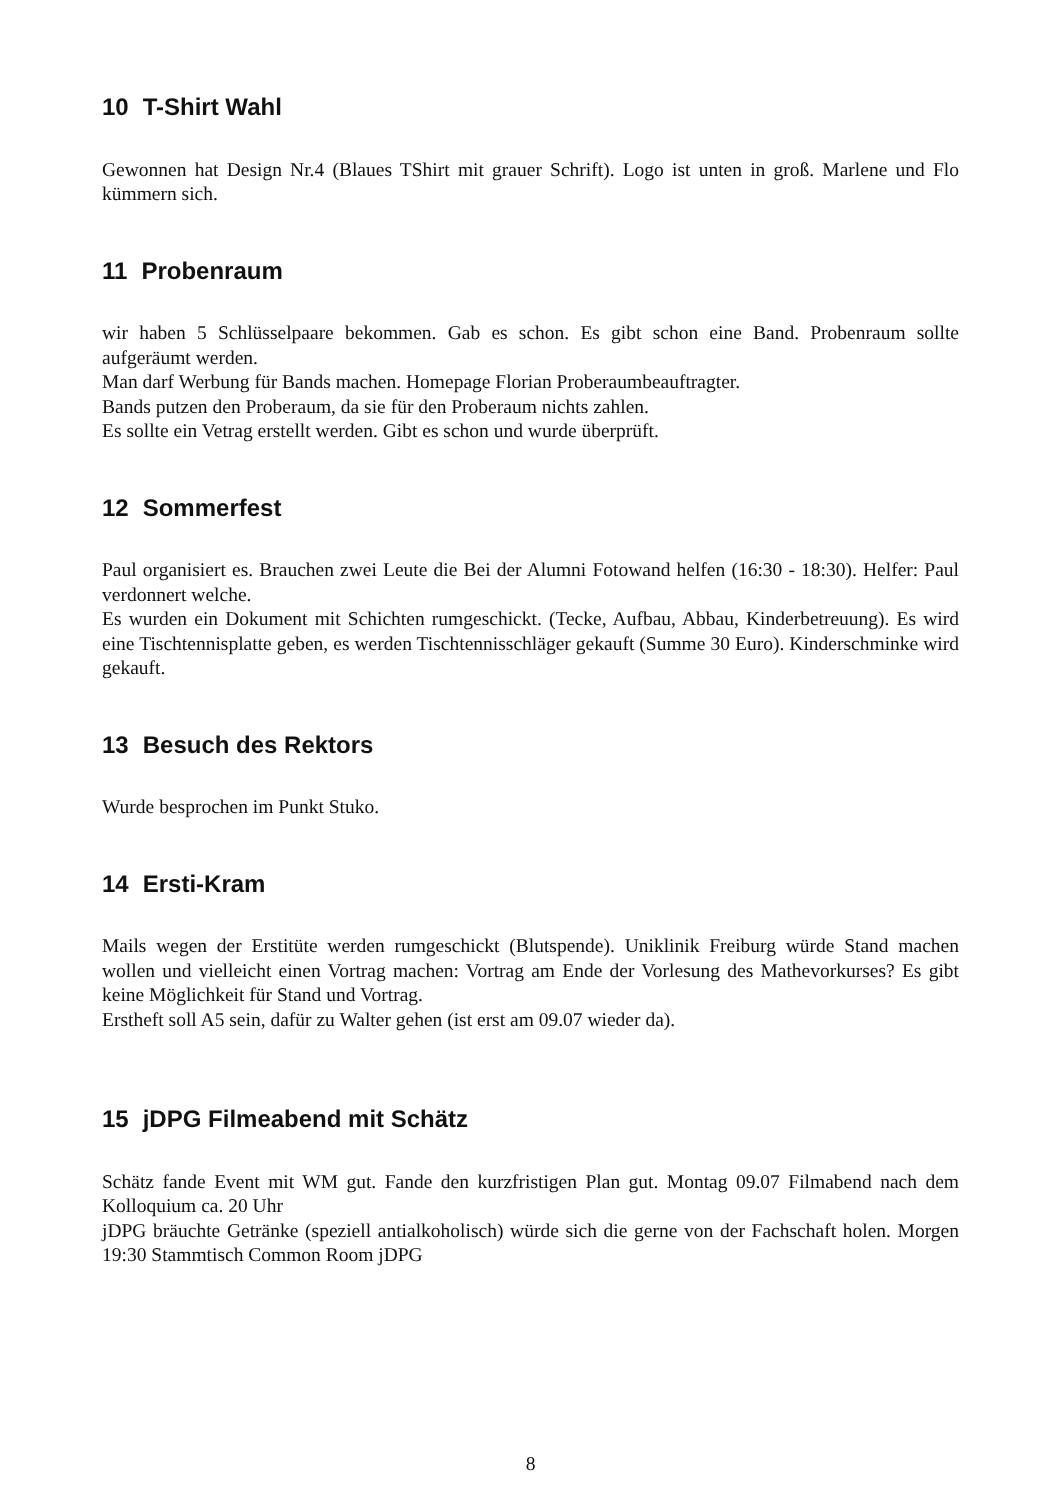10 T-Shirt Wahl
Gewonnen hat Design Nr.4 (Blaues TShirt mit grauer Schrift). Logo ist unten in groß. Marlene und Flo kümmern sich.
11 Probenraum
wir haben 5 Schlüsselpaare bekommen. Gab es schon. Es gibt schon eine Band. Probenraum sollte aufgeräumt werden.
Man darf Werbung für Bands machen. Homepage Florian Proberaumbeauftragter.
Bands putzen den Proberaum, da sie für den Proberaum nichts zahlen.
Es sollte ein Vetrag erstellt werden. Gibt es schon und wurde überprüft.
12 Sommerfest
Paul organisiert es. Brauchen zwei Leute die Bei der Alumni Fotowand helfen (16:30 - 18:30). Helfer: Paul verdonnert welche.
Es wurden ein Dokument mit Schichten rumgeschickt. (Tecke, Aufbau, Abbau, Kinderbetreuung). Es wird eine Tischtennisplatte geben, es werden Tischtennisschläger gekauft (Summe 30 Euro). Kinderschminke wird gekauft.
13 Besuch des Rektors
Wurde besprochen im Punkt Stuko.
14 Ersti-Kram
Mails wegen der Erstitüte werden rumgeschickt (Blutspende). Uniklinik Freiburg würde Stand machen wollen und vielleicht einen Vortrag machen: Vortrag am Ende der Vorlesung des Mathevorkurses? Es gibt keine Möglichkeit für Stand und Vortrag.
Erstheft soll A5 sein, dafür zu Walter gehen (ist erst am 09.07 wieder da).
15 jDPG Filmeabend mit Schätz
Schätz fande Event mit WM gut. Fande den kurzfristigen Plan gut. Montag 09.07 Filmabend nach dem Kolloquium ca. 20 Uhr
jDPG bräuchte Getränke (speziell antialkoholisch) würde sich die gerne von der Fachschaft holen. Morgen 19:30 Stammtisch Common Room jDPG
8